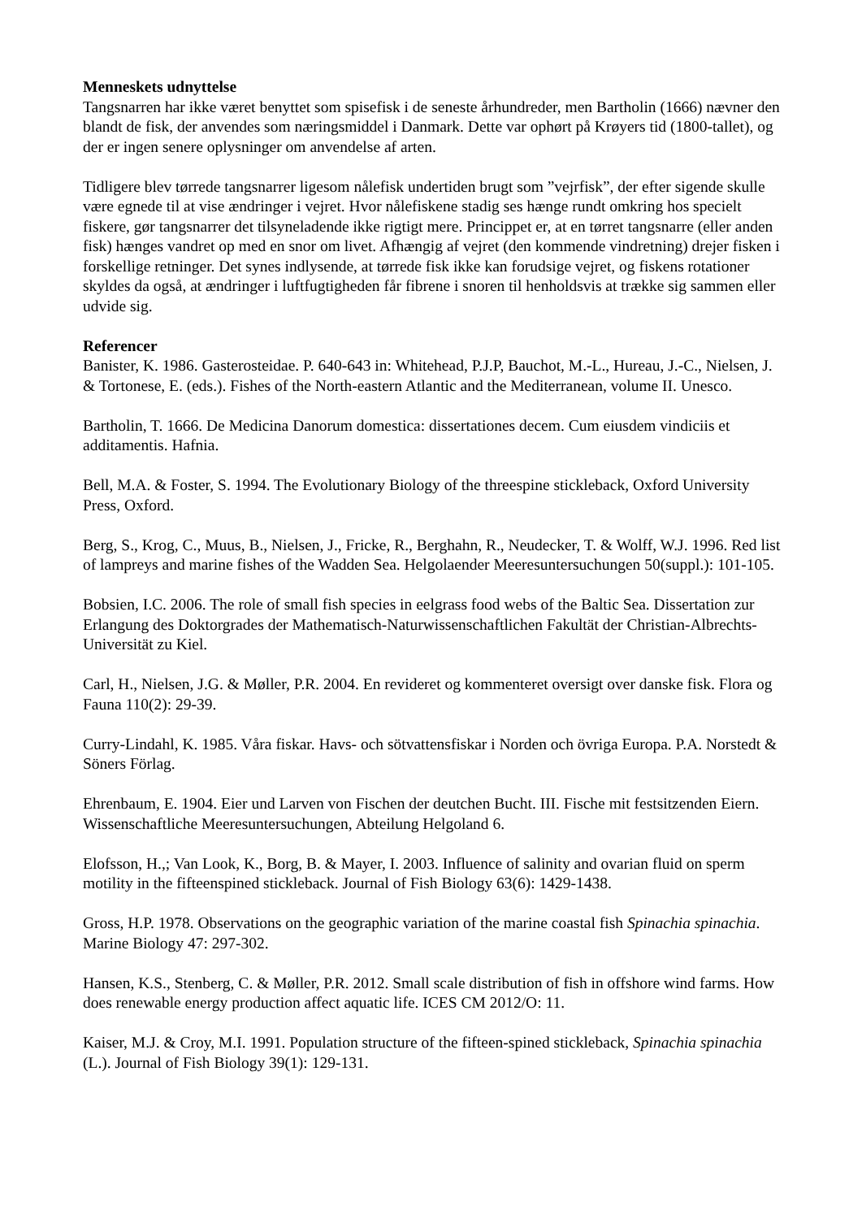Menneskets udnyttelse
Tangsnarren har ikke været benyttet som spisefisk i de seneste århundreder, men Bartholin (1666) nævner den blandt de fisk, der anvendes som næringsmiddel i Danmark. Dette var ophørt på Krøyers tid (1800-tallet), og der er ingen senere oplysninger om anvendelse af arten.
Tidligere blev tørrede tangsnarrer ligesom nålefisk undertiden brugt som ”vejrfisk”, der efter sigende skulle være egnede til at vise ændringer i vejret. Hvor nålefiskene stadig ses hænge rundt omkring hos specielt fiskere, gør tangsnarrer det tilsyneladende ikke rigtigt mere. Princippet er, at en tørret tangsnarre (eller anden fisk) hænges vandret op med en snor om livet. Afhængig af vejret (den kommende vindretning) drejer fisken i forskellige retninger. Det synes indlysende, at tørrede fisk ikke kan forudsige vejret, og fiskens rotationer skyldes da også, at ændringer i luftfugtigheden får fibrene i snoren til henholdsvis at trække sig sammen eller udvide sig.
Referencer
Banister, K. 1986. Gasterosteidae. P. 640-643 in: Whitehead, P.J.P, Bauchot, M.-L., Hureau, J.-C., Nielsen, J. & Tortonese, E. (eds.). Fishes of the North-eastern Atlantic and the Mediterranean, volume II. Unesco.
Bartholin, T. 1666. De Medicina Danorum domestica: dissertationes decem. Cum eiusdem vindiciis et additamentis. Hafnia.
Bell, M.A. & Foster, S. 1994. The Evolutionary Biology of the threespine stickleback, Oxford University Press, Oxford.
Berg, S., Krog, C., Muus, B., Nielsen, J., Fricke, R., Berghahn, R., Neudecker, T. & Wolff, W.J. 1996. Red list of lampreys and marine fishes of the Wadden Sea. Helgolaender Meeresuntersuchungen 50(suppl.): 101-105.
Bobsien, I.C. 2006. The role of small fish species in eelgrass food webs of the Baltic Sea. Dissertation zur Erlangung des Doktorgrades der Mathematisch-Naturwissenschaftlichen Fakultät der Christian-Albrechts-Universität zu Kiel.
Carl, H., Nielsen, J.G. & Møller, P.R. 2004. En revideret og kommenteret oversigt over danske fisk. Flora og Fauna 110(2): 29-39.
Curry-Lindahl, K. 1985. Våra fiskar. Havs- och sötvattensfiskar i Norden och övriga Europa. P.A. Norstedt & Söners Förlag.
Ehrenbaum, E. 1904. Eier und Larven von Fischen der deutchen Bucht. III. Fische mit festsitzenden Eiern. Wissenschaftliche Meeresuntersuchungen, Abteilung Helgoland 6.
Elofsson, H.,; Van Look, K., Borg, B. & Mayer, I. 2003. Influence of salinity and ovarian fluid on sperm motility in the fifteenspined stickleback. Journal of Fish Biology 63(6): 1429-1438.
Gross, H.P. 1978. Observations on the geographic variation of the marine coastal fish Spinachia spinachia. Marine Biology 47: 297-302.
Hansen, K.S., Stenberg, C. & Møller, P.R. 2012. Small scale distribution of fish in offshore wind farms. How does renewable energy production affect aquatic life. ICES CM 2012/O: 11.
Kaiser, M.J. & Croy, M.I. 1991. Population structure of the fifteen-spined stickleback, Spinachia spinachia (L.). Journal of Fish Biology 39(1): 129-131.